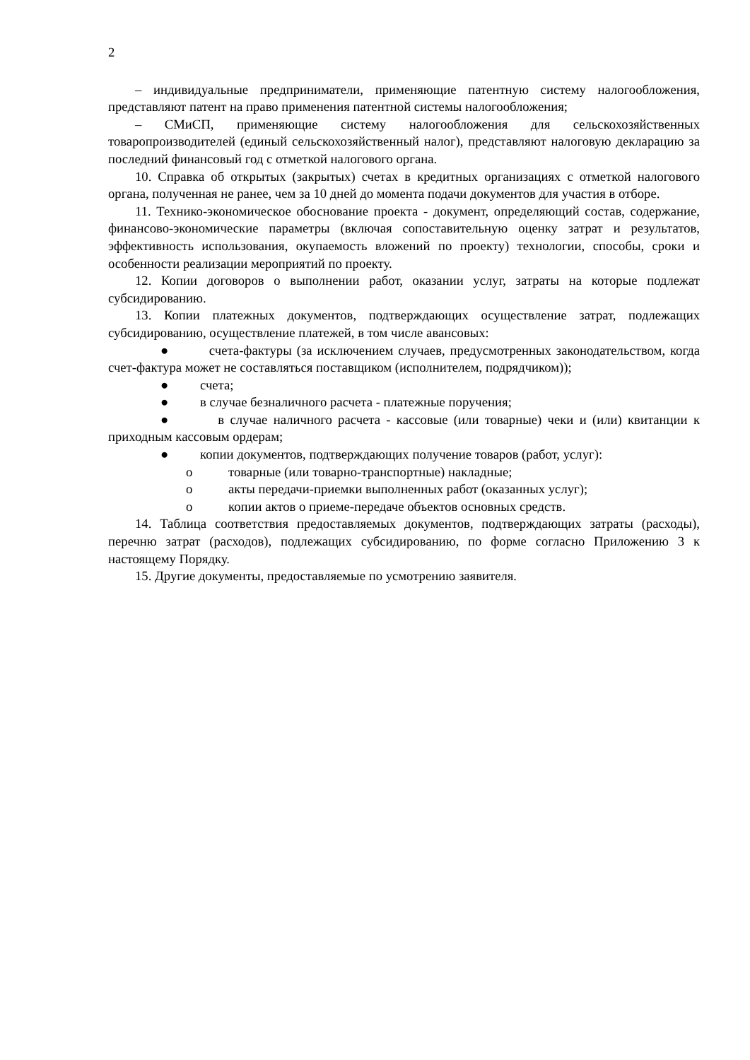2
– индивидуальные предприниматели, применяющие патентную систему налогообложения, представляют патент на право применения патентной системы налогообложения;
– СМиСП, применяющие систему налогообложения для сельскохозяйственных товаропроизводителей (единый сельскохозяйственный налог), представляют налоговую декларацию за последний финансовый год с отметкой налогового органа.
10. Справка об открытых (закрытых) счетах в кредитных организациях с отметкой налогового органа, полученная не ранее, чем за 10 дней до момента подачи документов для участия в отборе.
11. Технико-экономическое обоснование проекта - документ, определяющий состав, содержание, финансово-экономические параметры (включая сопоставительную оценку затрат и результатов, эффективность использования, окупаемость вложений по проекту) технологии, способы, сроки и особенности реализации мероприятий по проекту.
12. Копии договоров о выполнении работ, оказании услуг, затраты на которые подлежат субсидированию.
13. Копии платежных документов, подтверждающих осуществление затрат, подлежащих субсидированию, осуществление платежей, в том числе авансовых:
● счета-фактуры (за исключением случаев, предусмотренных законодательством, когда счет-фактура может не составляться поставщиком (исполнителем, подрядчиком));
● счета;
● в случае безналичного расчета - платежные поручения;
● в случае наличного расчета - кассовые (или товарные) чеки и (или) квитанции к приходным кассовым ордерам;
● копии документов, подтверждающих получение товаров (работ, услуг):
o товарные (или товарно-транспортные) накладные;
o акты передачи-приемки выполненных работ (оказанных услуг);
o копии актов о приеме-передаче объектов основных средств.
14. Таблица соответствия предоставляемых документов, подтверждающих затраты (расходы), перечню затрат (расходов), подлежащих субсидированию, по форме согласно Приложению 3 к настоящему Порядку.
15. Другие документы, предоставляемые по усмотрению заявителя.